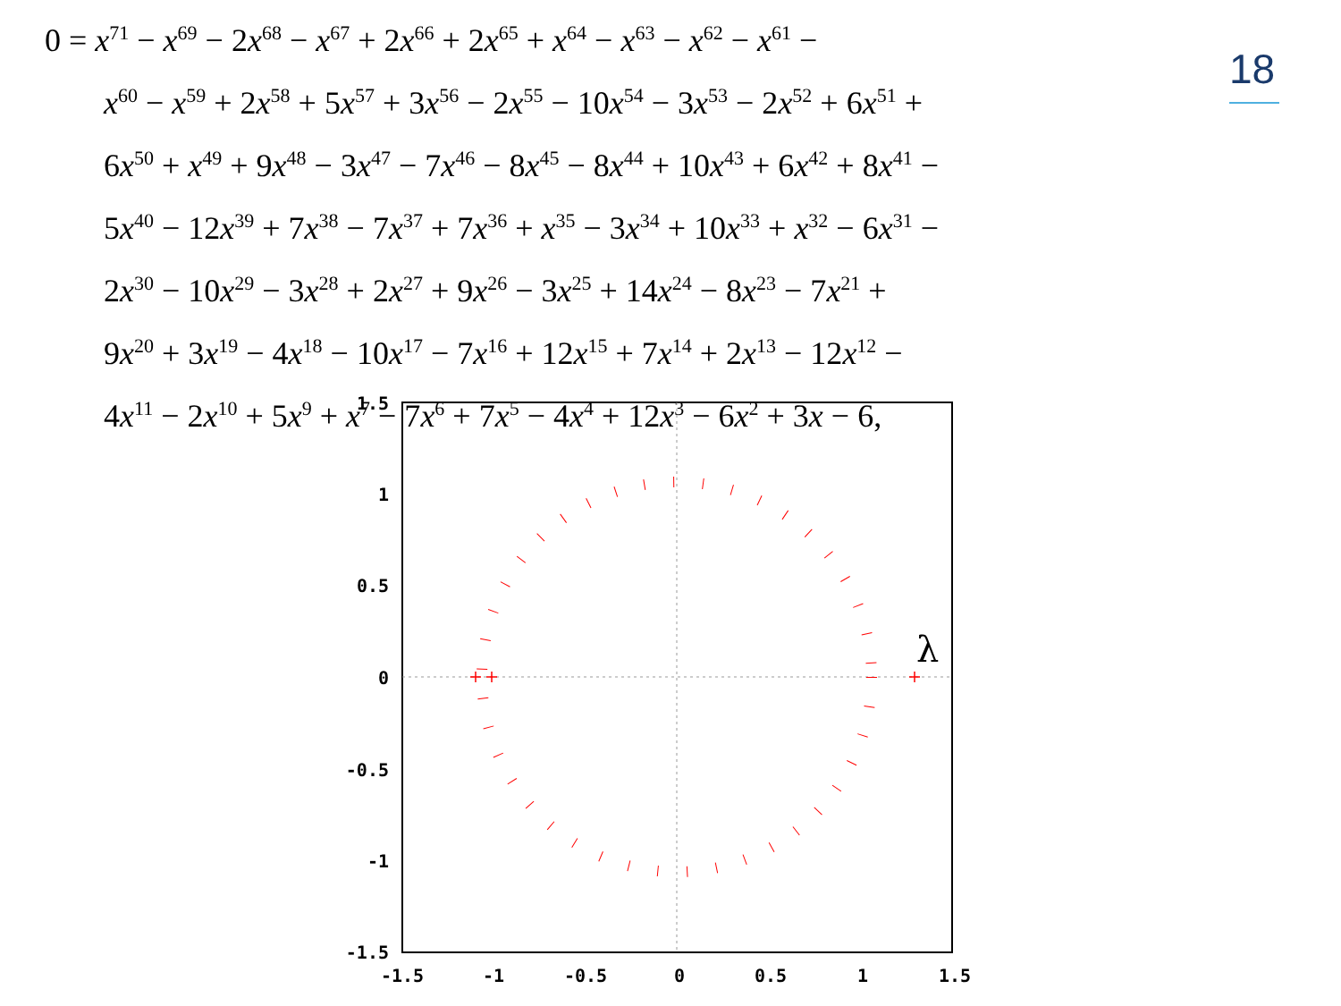0 = x<sup>71</sup> − x<sup>69</sup> − 2x<sup>68</sup> − x<sup>67</sup> + 2x<sup>66</sup> + 2x<sup>65</sup> + x<sup>64</sup> − x<sup>63</sup> − x<sup>62</sup> − x<sup>61</sup> −
x<sup>60</sup> − x<sup>59</sup> + 2x<sup>58</sup> + 5x<sup>57</sup> + 3x<sup>56</sup> − 2x<sup>55</sup> − 10x<sup>54</sup> − 3x<sup>53</sup> − 2x<sup>52</sup> + 6x<sup>51</sup> +
6x<sup>50</sup> + x<sup>49</sup> + 9x<sup>48</sup> − 3x<sup>47</sup> − 7x<sup>46</sup> − 8x<sup>45</sup> − 8x<sup>44</sup> + 10x<sup>43</sup> + 6x<sup>42</sup> + 8x<sup>41</sup> −
5x<sup>40</sup> − 12x<sup>39</sup> + 7x<sup>38</sup> − 7x<sup>37</sup> + 7x<sup>36</sup> + x<sup>35</sup> − 3x<sup>34</sup> + 10x<sup>33</sup> + x<sup>32</sup> − 6x<sup>31</sup> −
2x<sup>30</sup> − 10x<sup>29</sup> − 3x<sup>28</sup> + 2x<sup>27</sup> + 9x<sup>26</sup> − 3x<sup>25</sup> + 14x<sup>24</sup> − 8x<sup>23</sup> − 7x<sup>21</sup> +
9x<sup>20</sup> + 3x<sup>19</sup> − 4x<sup>18</sup> − 10x<sup>17</sup> − 7x<sup>16</sup> + 12x<sup>15</sup> + 7x<sup>14</sup> + 2x<sup>13</sup> − 12x<sup>12</sup> −
4x<sup>11</sup> − 2x<sup>10</sup> + 5x<sup>9</sup> + x<sup>7</sup> − 7x<sup>6</sup> + 7x<sup>5</sup> − 4x<sup>4</sup> + 12x<sup>3</sup> − 6x<sup>2</sup> + 3x − 6,
18
1.5
1
0.5
0
-0.5
-1
-1.5
-1.5
-1
-0.5
0
0.5
1
1.5
λ